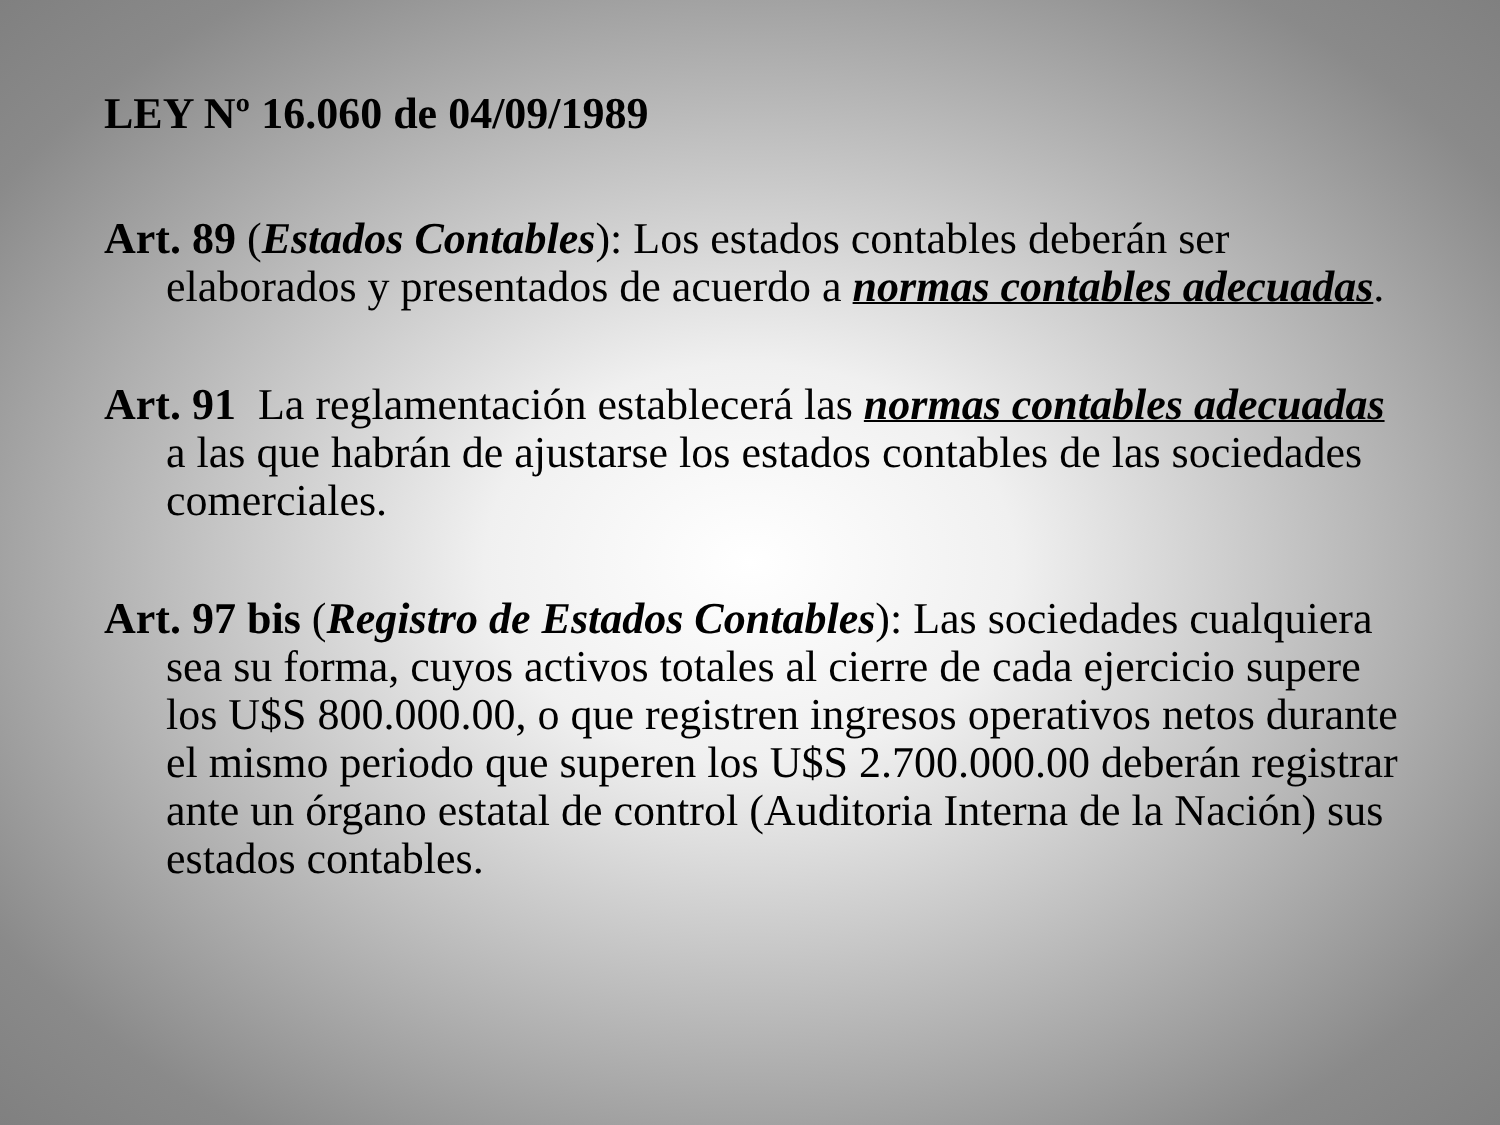LEY Nº 16.060 de 04/09/1989
Art. 89 (Estados Contables): Los estados contables deberán ser elaborados y presentados de acuerdo a normas contables adecuadas.
Art. 91 La reglamentación establecerá las normas contables adecuadas a las que habrán de ajustarse los estados contables de las sociedades comerciales.
Art. 97 bis (Registro de Estados Contables): Las sociedades cualquiera sea su forma, cuyos activos totales al cierre de cada ejercicio supere los U$S 800.000.00, o que registren ingresos operativos netos durante el mismo periodo que superen los U$S 2.700.000.00 deberán registrar ante un órgano estatal de control (Auditoria Interna de la Nación) sus estados contables.